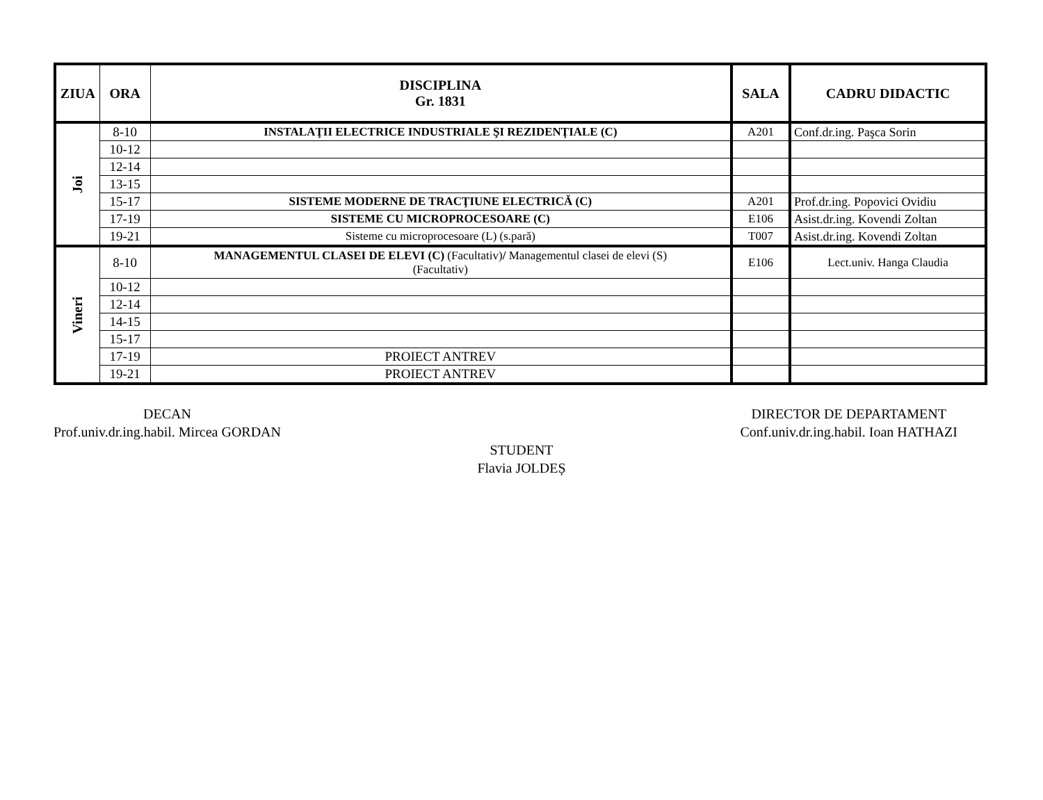| ZIUA | ORA | DISCIPLINA Gr. 1831 | SALA | CADRU DIDACTIC |
| --- | --- | --- | --- | --- |
| Joi | 8-10 | INSTALAŢII ELECTRICE INDUSTRIALE ŞI REZIDENŢIALE (C) | A201 | Conf.dr.ing. Paşca Sorin |
| | 10-12 | | | |
| | 12-14 | | | |
| | 13-15 | | | |
| | 15-17 | SISTEME MODERNE DE TRACŢIUNE ELECTRICĂ (C) | A201 | Prof.dr.ing. Popovici Ovidiu |
| | 17-19 | SISTEME CU MICROPROCESOARE (C) | E106 | Asist.dr.ing. Kovendi Zoltan |
| | 19-21 | Sisteme cu microprocesoare (L) (s.pară) | T007 | Asist.dr.ing. Kovendi Zoltan |
| Vineri | 8-10 | MANAGEMENTUL CLASEI DE ELEVI (C) (Facultativ) / Managementul clasei de elevi (S) (Facultativ) | E106 | Lect.univ. Hanga Claudia |
| | 10-12 | | | |
| | 12-14 | | | |
| | 14-15 | | | |
| | 15-17 | | | |
| | 17-19 | PROIECT ANTREV | | |
| | 19-21 | PROIECT ANTREV | | |
DECAN
Prof.univ.dr.ing.habil. Mircea GORDAN
DIRECTOR DE DEPARTAMENT
Conf.univ.dr.ing.habil. Ioan HATHAZI
STUDENT
Flavia JOLDEȘ